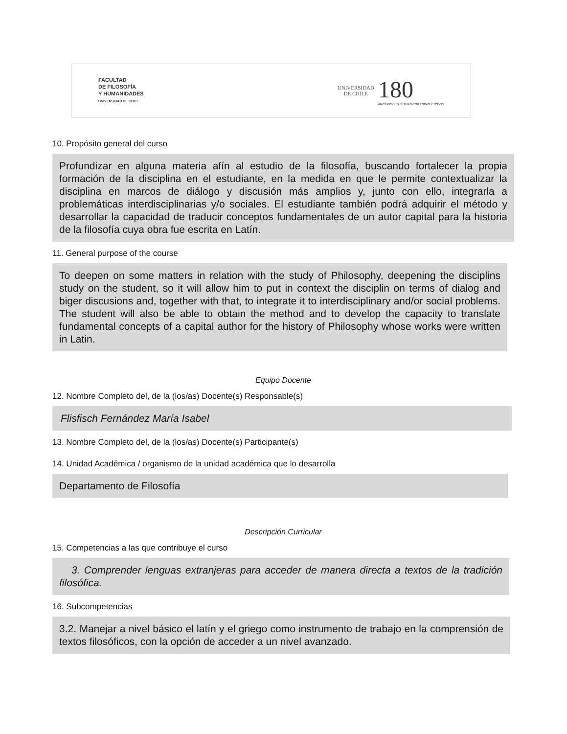FACULTAD
DE FILOSOFÍA
Y HUMANIDADES
UNIVERSIDAD DE CHILE
UNIVERSIDAD
DE CHILE
180
AÑOS POR UN FUTURO CON TODAS Y TODOS
10. Propósito general del curso
Profundizar en alguna materia afín al estudio de la filosofía, buscando fortalecer la propia formación de la disciplina en el estudiante, en la medida en que le permite contextualizar la disciplina en marcos de diálogo y discusión más amplios y, junto con ello, integrarla a problemáticas interdisciplinarias y/o sociales. El estudiante también podrá adquirir el método y desarrollar la capacidad de traducir conceptos fundamentales de un autor capital para la historia de la filosofía cuya obra fue escrita en Latín.
11. General purpose of the course
To deepen on some matters in relation with the study of Philosophy, deepening the disciplins study on the student, so it will allow him to put in context the disciplin on terms of dialog and biger discusions and, together with that, to integrate it to interdisciplinary and/or social problems. The student will also be able to obtain the method and to develop the capacity to translate fundamental concepts of a capital author for the history of Philosophy whose works were written in Latin.
Equipo Docente
12. Nombre Completo del, de la (los/as) Docente(s) Responsable(s)
Flisfisch Fernández María Isabel
13. Nombre Completo del, de la (los/as) Docente(s) Participante(s)
14. Unidad Académica / organismo de la unidad académica que lo desarrolla
Departamento de Filosofía
Descripción Curricular
15. Competencias a las que contribuye el curso
3. Comprender lenguas extranjeras para acceder de manera directa a textos de la tradición filosófica.
16. Subcompetencias
3.2. Manejar a nivel básico el latín y el griego como instrumento de trabajo en la comprensión de textos filosóficos, con la opción de acceder a un nivel avanzado.